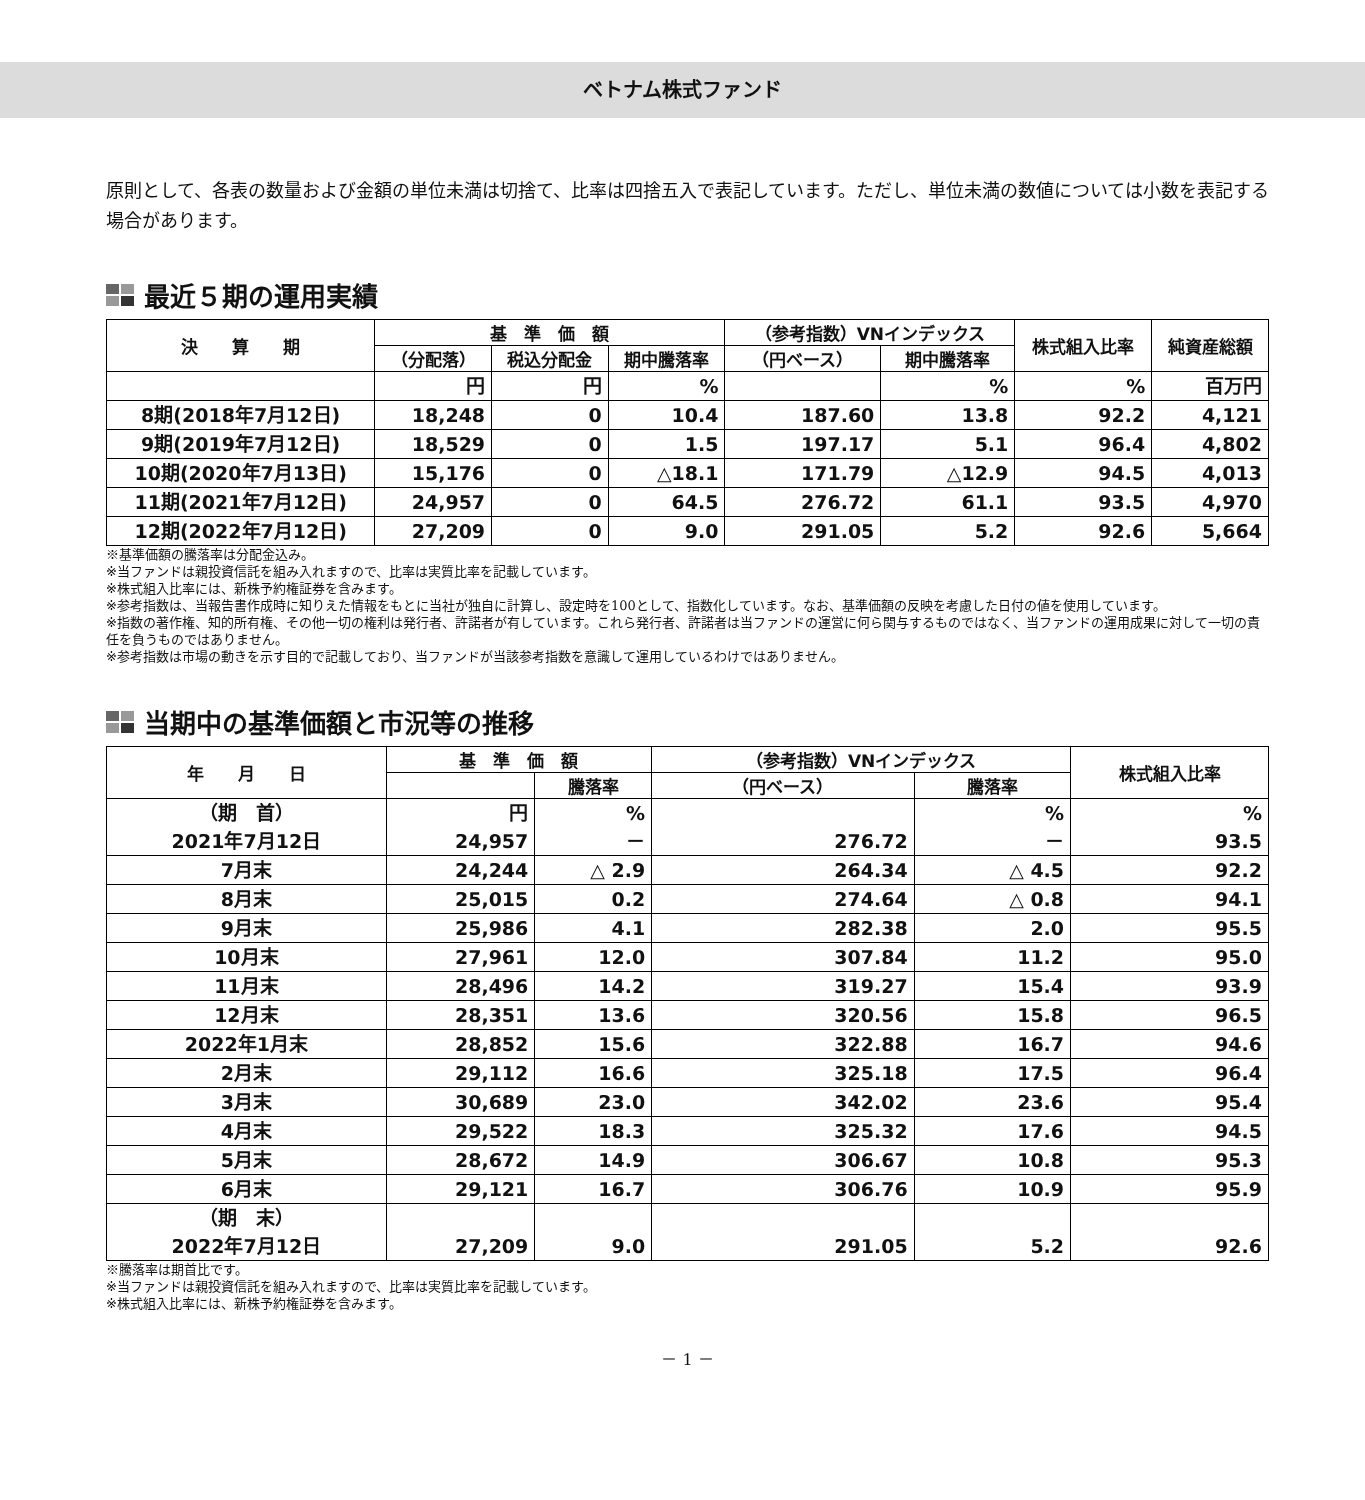ベトナム株式ファンド
原則として、各表の数量および金額の単位未満は切捨て、比率は四捨五入で表記しています。ただし、単位未満の数値については小数を表記する場合があります。
最近５期の運用実績
| 決 算 期 | 基 準 価 額 | | | （参考指数）VNインデックス | | 株式組入比率 | 純資産総額 |
| --- | --- | --- | --- | --- | --- | --- | --- |
| | （分配落） | 税込分配金 | 期中騰落率 | （円ベース） | 期中騰落率 | | |
| | 円 | 円 | % | | % | % | 百万円 |
| 8期(2018年7月12日) | 18,248 | 0 | 10.4 | 187.60 | 13.8 | 92.2 | 4,121 |
| 9期(2019年7月12日) | 18,529 | 0 | 1.5 | 197.17 | 5.1 | 96.4 | 4,802 |
| 10期(2020年7月13日) | 15,176 | 0 | △18.1 | 171.79 | △12.9 | 94.5 | 4,013 |
| 11期(2021年7月12日) | 24,957 | 0 | 64.5 | 276.72 | 61.1 | 93.5 | 4,970 |
| 12期(2022年7月12日) | 27,209 | 0 | 9.0 | 291.05 | 5.2 | 92.6 | 5,664 |
※基準価額の騰落率は分配金込み。
※当ファンドは親投資信託を組み入れますので、比率は実質比率を記載しています。
※株式組入比率には、新株予約権証券を含みます。
※参考指数は、当報告書作成時に知りえた情報をもとに当社が独自に計算し、設定時を100として、指数化しています。なお、基準価額の反映を考慮した日付の値を使用しています。
※指数の著作権、知的所有権、その他一切の権利は発行者、許諾者が有しています。これら発行者、許諾者は当ファンドの運営に何ら関与するものではなく、当ファンドの運用成果に対して一切の責任を負うものではありません。
※参考指数は市場の動きを示す目的で記載しており、当ファンドが当該参考指数を意識して運用しているわけではありません。
当期中の基準価額と市況等の推移
| 年 月 日 | 基 準 価 額 | | （参考指数）VNインデックス | | 株式組入比率 |
| --- | --- | --- | --- | --- | --- |
| | | 騰落率 | （円ベース） | 騰落率 | |
| （期 首） 2021年7月12日 | 円 24,957 | % － | 276.72 | % － | % 93.5 |
| 7月末 | 24,244 | △ 2.9 | 264.34 | △ 4.5 | 92.2 |
| 8月末 | 25,015 | 0.2 | 274.64 | △ 0.8 | 94.1 |
| 9月末 | 25,986 | 4.1 | 282.38 | 2.0 | 95.5 |
| 10月末 | 27,961 | 12.0 | 307.84 | 11.2 | 95.0 |
| 11月末 | 28,496 | 14.2 | 319.27 | 15.4 | 93.9 |
| 12月末 | 28,351 | 13.6 | 320.56 | 15.8 | 96.5 |
| 2022年1月末 | 28,852 | 15.6 | 322.88 | 16.7 | 94.6 |
| 2月末 | 29,112 | 16.6 | 325.18 | 17.5 | 96.4 |
| 3月末 | 30,689 | 23.0 | 342.02 | 23.6 | 95.4 |
| 4月末 | 29,522 | 18.3 | 325.32 | 17.6 | 94.5 |
| 5月末 | 28,672 | 14.9 | 306.67 | 10.8 | 95.3 |
| 6月末 | 29,121 | 16.7 | 306.76 | 10.9 | 95.9 |
| （期 末） 2022年7月12日 | 27,209 | 9.0 | 291.05 | 5.2 | 92.6 |
※騰落率は期首比です。
※当ファンドは親投資信託を組み入れますので、比率は実質比率を記載しています。
※株式組入比率には、新株予約権証券を含みます。
－ 1 －